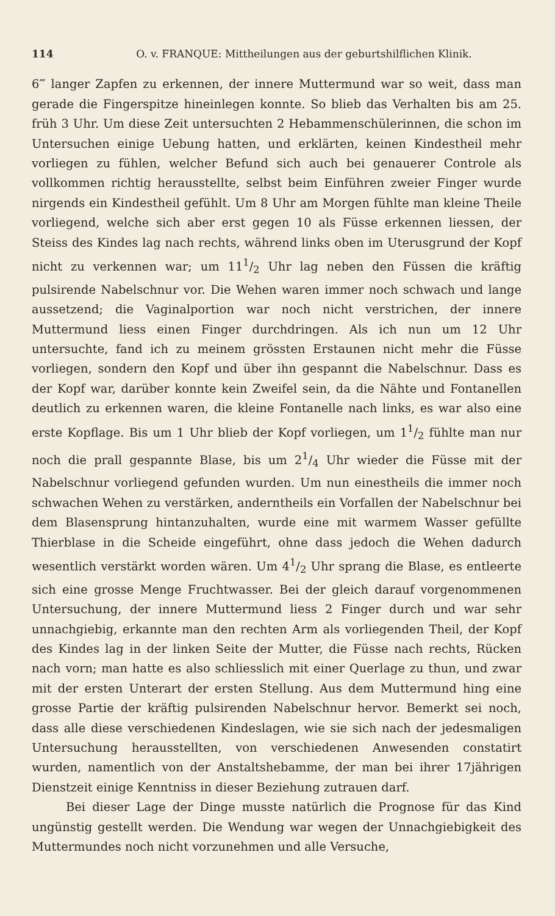114 O. v. FRANQUE: Mittheilungen aus der geburtshilflichen Klinik.
6‴ langer Zapfen zu erkennen, der innere Muttermund war so weit, dass man gerade die Fingerspitze hineinlegen konnte. So blieb das Verhalten bis am 25. früh 3 Uhr. Um diese Zeit untersuchten 2 Hebammenschülerinnen, die schon im Untersuchen einige Uebung hatten, und erklärten, keinen Kindestheil mehr vorliegen zu fühlen, welcher Befund sich auch bei genauerer Controle als vollkommen richtig herausstellte, selbst beim Einführen zweier Finger wurde nirgends ein Kindestheil gefühlt. Um 8 Uhr am Morgen fühlte man kleine Theile vorliegend, welche sich aber erst gegen 10 als Füsse erkennen liessen, der Steiss des Kindes lag nach rechts, während links oben im Uterusgrund der Kopf nicht zu verkennen war; um 111/2 Uhr lag neben den Füssen die kräftig pulsirende Nabelschnur vor. Die Wehen waren immer noch schwach und lange aussetzend; die Vaginalportion war noch nicht verstrichen, der innere Muttermund liess einen Finger durchdringen. Als ich nun um 12 Uhr untersuchte, fand ich zu meinem grössten Erstaunen nicht mehr die Füsse vorliegen, sondern den Kopf und über ihn gespannt die Nabelschnur. Dass es der Kopf war, darüber konnte kein Zweifel sein, da die Nähte und Fontanellen deutlich zu erkennen waren, die kleine Fontanelle nach links, es war also eine erste Kopflage. Bis um 1 Uhr blieb der Kopf vorliegen, um 11/2 fühlte man nur noch die prall gespannte Blase, bis um 21/4 Uhr wieder die Füsse mit der Nabelschnur vorliegend gefunden wurden. Um nun einestheils die immer noch schwachen Wehen zu verstärken, anderntheils ein Vorfallen der Nabelschnur bei dem Blasensprung hintanzuhalten, wurde eine mit warmem Wasser gefüllte Thierblase in die Scheide eingeführt, ohne dass jedoch die Wehen dadurch wesentlich verstärkt worden wären. Um 41/2 Uhr sprang die Blase, es entleerte sich eine grosse Menge Fruchtwasser. Bei der gleich darauf vorgenommenen Untersuchung, der innere Muttermund liess 2 Finger durch und war sehr unnachgiebig, erkannte man den rechten Arm als vorliegenden Theil, der Kopf des Kindes lag in der linken Seite der Mutter, die Füsse nach rechts, Rücken nach vorn; man hatte es also schliesslich mit einer Querlage zu thun, und zwar mit der ersten Unterart der ersten Stellung. Aus dem Muttermund hing eine grosse Partie der kräftig pulsirenden Nabelschnur hervor. Bemerkt sei noch, dass alle diese verschiedenen Kindeslagen, wie sie sich nach der jedesmaligen Untersuchung herausstellten, von verschiedenen Anwesenden constatirt wurden, namentlich von der Anstaltshebamme, der man bei ihrer 17jährigen Dienstzeit einige Kenntniss in dieser Beziehung zutrauen darf.
Bei dieser Lage der Dinge musste natürlich die Prognose für das Kind ungünstig gestellt werden. Die Wendung war wegen der Unnachgiebigkeit des Muttermundes noch nicht vorzunehmen und alle Versuche,